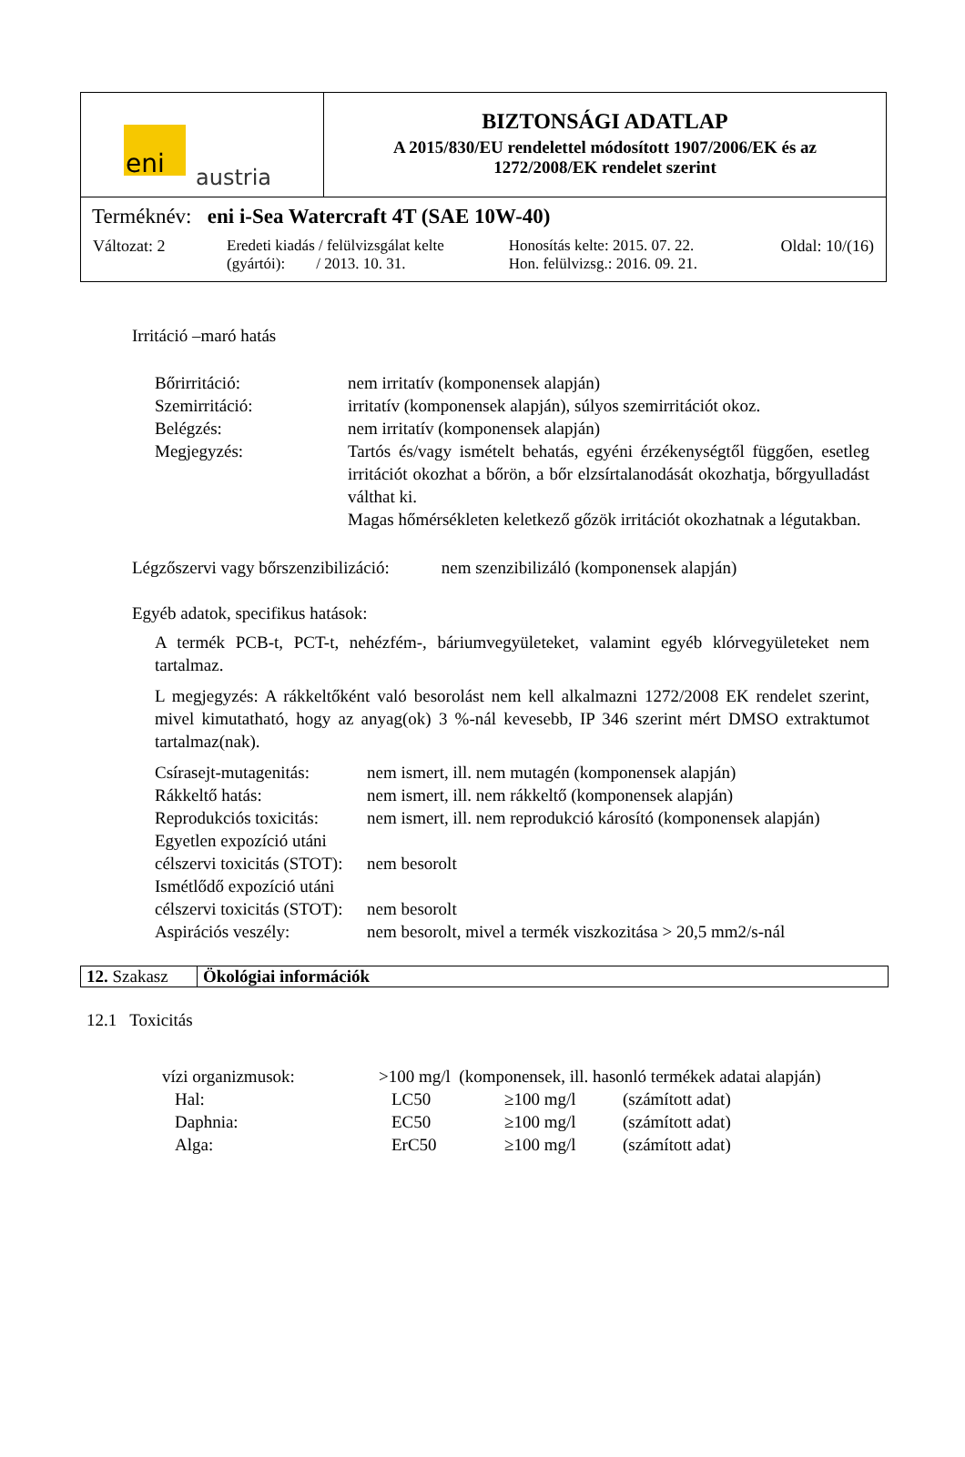| eni austria | BIZTONSÁGI ADATLAP A 2015/830/EU rendelettel módosított 1907/2006/EK és az 1272/2008/EK rendelet szerint |
| Terméknév: eni i-Sea Watercraft 4T (SAE 10W-40) / Változat: 2 / Eredeti kiadás / felülvizsgálat kelte (gyártói): / 2013. 10. 31. / Honosítás kelte: 2015. 07. 22. Hon. felülvizsg.: 2016. 09. 21. / Oldal: 10/(16) / | |
Irritáció –maró hatás
| Bőrirritáció: | nem irritatív (komponensek alapján) |
| Szemirritáció: | irritatív (komponensek alapján), súlyos szemirritációt okoz. |
| Belégzés: | nem irritatív (komponensek alapján) |
| Megjegyzés: | Tartós és/vagy ismételt behatás, egyéni érzékenységtől függően, esetleg irritációt okozhat a bőrön, a bőr elzsírtalanodását okozhatja, bőrgyulladást válthat ki. Magas hőmérsékleten keletkező gőzök irritációt okozhatnak a légutakban. |
Légzőszervi vagy bőrszenzibilizáció: nem szenzibilizáló (komponensek alapján)
Egyéb adatok, specifikus hatások:
A termék PCB-t, PCT-t, nehézfém-, báriumvegyületeket, valamint egyéb klórvegyületeket nem tartalmaz.
L megjegyzés: A rákkeltőként való besorolást nem kell alkalmazni 1272/2008 EK rendelet szerint, mivel kimutatható, hogy az anyag(ok) 3 %-nál kevesebb, IP 346 szerint mért DMSO extraktumot tartalmaz(nak).
| Csírasejt-mutagenitás: | nem ismert, ill. nem mutagén (komponensek alapján) |
| Rákkeltő hatás: | nem ismert, ill. nem rákkeltő (komponensek alapján) |
| Reprodukciós toxicitás: | nem ismert, ill. nem reprodukció károsító (komponensek alapján) |
| Egyetlen expozíció utáni célszervi toxicitás (STOT): | nem besorolt |
| Ismétlődő expozíció utáni célszervi toxicitás (STOT): | nem besorolt |
| Aspirációs veszély: | nem besorolt, mivel a termék viszkozitása > 20,5 mm2/s-nál |
| 12. Szakasz | Ökológiai információk |
12.1 Toxicitás
| vízi organizmusok: | >100 mg/l (komponensek, ill. hasonló termékek adatai alapján) | | |
| Hal: | LC50 | ≥100 mg/l | (számított adat) |
| Daphnia: | EC50 | ≥100 mg/l | (számított adat) |
| Alga: | ErC50 | ≥100 mg/l | (számított adat) |